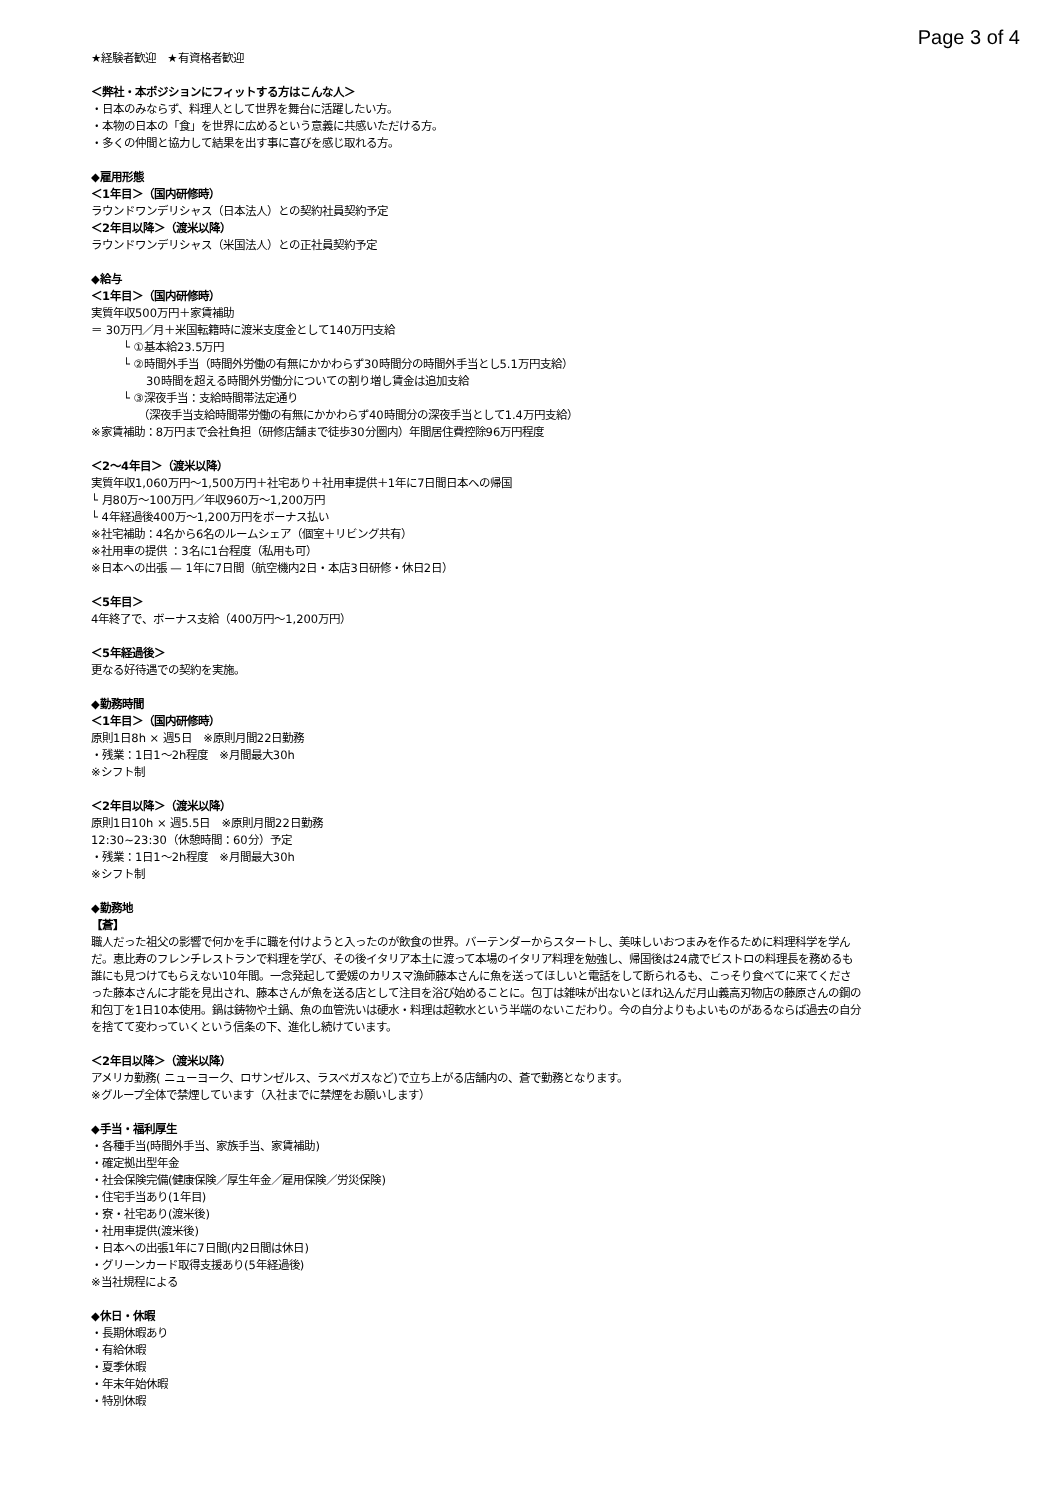Page 3 of 4
★経験者歓迎　★有資格者歓迎
＜弊社・本ポジションにフィットする方はこんな人＞
・日本のみならず、料理人として世界を舞台に活躍したい方。
・本物の日本の「食」を世界に広めるという意義に共感いただける方。
・多くの仲間と協力して結果を出す事に喜びを感じ取れる方。
◆雇用形態
＜1年目＞（国内研修時）
ラウンドワンデリシャス（日本法人）との契約社員契約予定
＜2年目以降＞（渡米以降）
ラウンドワンデリシャス（米国法人）との正社員契約予定
◆給与
＜1年目＞（国内研修時）
実質年収500万円＋家賃補助
＝ 30万円／月＋米国転籍時に渡米支度金として140万円支給
└ ①基本給23.5万円
└ ②時間外手当（時間外労働の有無にかかわらず30時間分の時間外手当とし5.1万円支給）
30時間を超える時間外労働分についての割り増し賃金は追加支給
└ ③深夜手当：支給時間帯法定通り
（深夜手当支給時間帯労働の有無にかかわらず40時間分の深夜手当として1.4万円支給）
※家賃補助：8万円まで会社負担（研修店舗まで徒歩30分圏内）年間居住費控除96万円程度
＜2〜4年目＞（渡米以降）
実質年収1,060万円〜1,500万円＋社宅あり＋社用車提供＋1年に7日間日本への帰国
└ 月80万〜100万円／年収960万〜1,200万円
└ 4年経過後400万〜1,200万円をボーナス払い
※社宅補助：4名から6名のルームシェア（個室＋リビング共有）
※社用車の提供 ：3名に1台程度（私用も可）
※日本への出張 — 1年に7日間（航空機内2日・本店3日研修・休日2日）
＜5年目＞
4年終了で、ボーナス支給（400万円〜1,200万円）
＜5年経過後＞
更なる好待遇での契約を実施。
◆勤務時間
＜1年目＞（国内研修時）
原則1日8h × 週5日　※原則月間22日勤務
・残業：1日1〜2h程度　※月間最大30h
※シフト制
＜2年目以降＞（渡米以降）
原則1日10h × 週5.5日　※原則月間22日勤務
12:30~23:30（休憩時間：60分）予定
・残業：1日1〜2h程度　※月間最大30h
※シフト制
◆勤務地
【蒼】
職人だった祖父の影響で何かを手に職を付けようと入ったのが飲食の世界。バーテンダーからスタートし、美味しいおつまみを作るために料理科学を学んだ。恵比寿のフレンチレストランで料理を学び、その後イタリア本土に渡って本場のイタリア料理を勉強し、帰国後は24歳でビストロの料理長を務めるも誰にも見つけてもらえない10年間。一念発起して愛媛のカリスマ漁師藤本さんに魚を送ってほしいと電話をして断られるも、こっそり食べてに来てくださった藤本さんに才能を見出され、藤本さんが魚を送る店として注目を浴び始めることに。包丁は雑味が出ないとほれ込んだ月山義高刃物店の藤原さんの鋼の和包丁を1日10本使用。鍋は鋳物や土鍋、魚の血管洗いは硬水・料理は超軟水という半端のないこだわり。今の自分よりもよいものがあるならば過去の自分を捨てて変わっていくという信条の下、進化し続けています。
＜2年目以降＞（渡米以降）
アメリカ勤務( ニューヨーク、ロサンゼルス、ラスベガスなど)で立ち上がる店舗内の、蒼で勤務となります。
※グループ全体で禁煙しています（入社までに禁煙をお願いします）
◆手当・福利厚生
・各種手当(時間外手当、家族手当、家賃補助)
・確定拠出型年金
・社会保険完備(健康保険／厚生年金／雇用保険／労災保険)
・住宅手当あり(1年目)
・寮・社宅あり(渡米後)
・社用車提供(渡米後)
・日本への出張1年に7日間(内2日間は休日)
・グリーンカード取得支援あり(5年経過後)
※当社規程による
◆休日・休暇
・長期休暇あり
・有給休暇
・夏季休暇
・年末年始休暇
・特別休暇